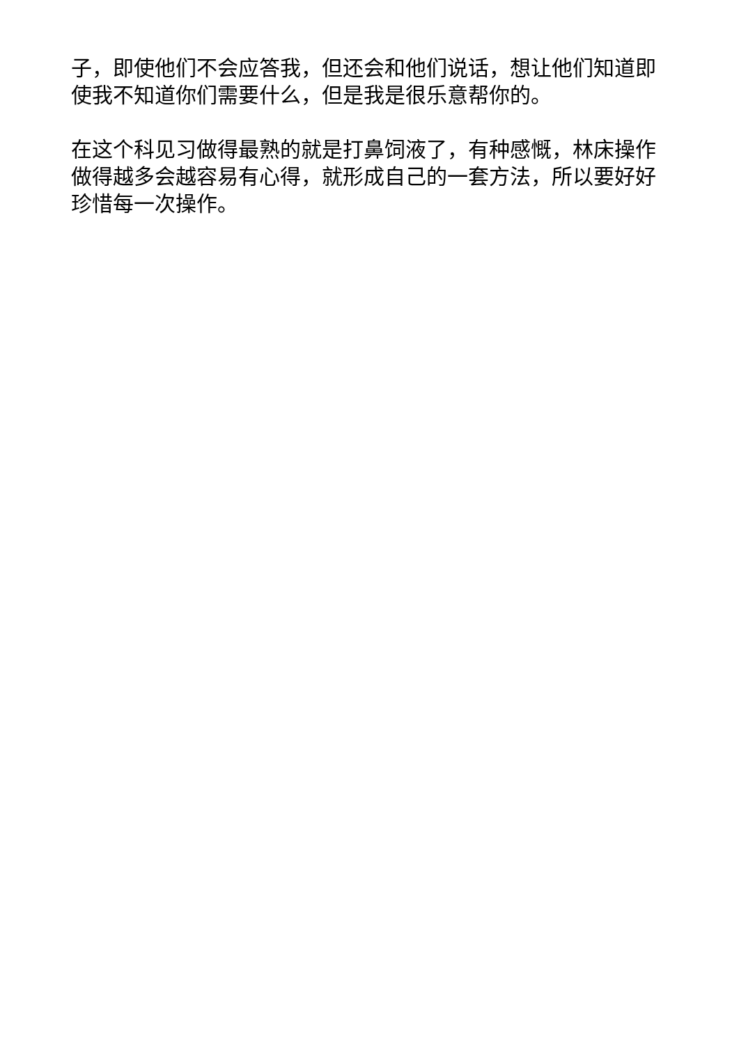子，即使他们不会应答我，但还会和他们说话，想让他们知道即使我不知道你们需要什么，但是我是很乐意帮你的。
在这个科见习做得最熟的就是打鼻饲液了，有种感慨，林床操作做得越多会越容易有心得，就形成自己的一套方法，所以要好好珍惜每一次操作。